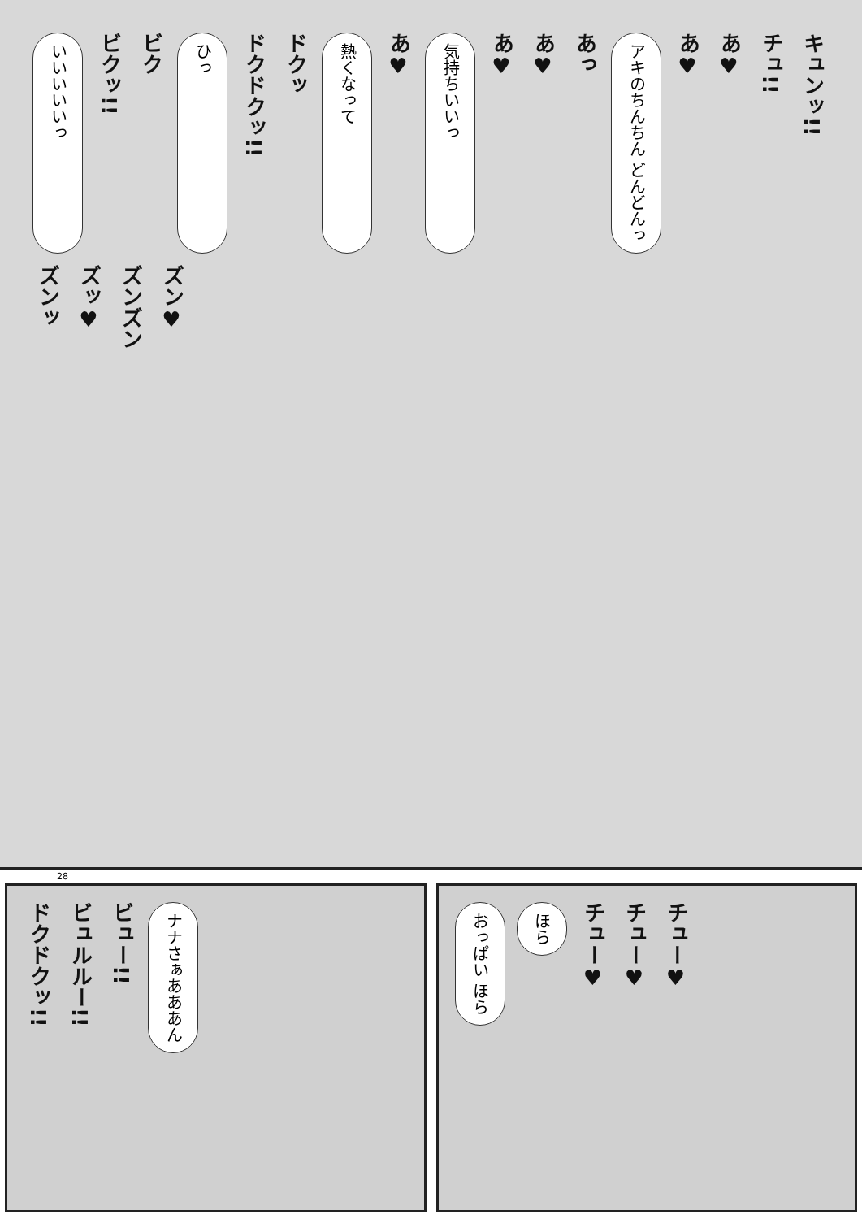いいいいいっ
ビクッ!!
ビク
ひっ
ドクドクッ!!
ドクッ
熱くなって
あ♥
気持ちいいっ
あ♥
あ♥
あっ
アキのちんちん どんどんっ
あ♥
あ♥
チュ!!
キュンッ!!
ズンッ
ズッ♥
ズンズン
ズン♥
28
ドクドクッ!!
ビュルルー!!
ビュー!!
ナナさぁあああん
おっぱい ほら
ほら
チュー♥
チュー♥
チュー♥